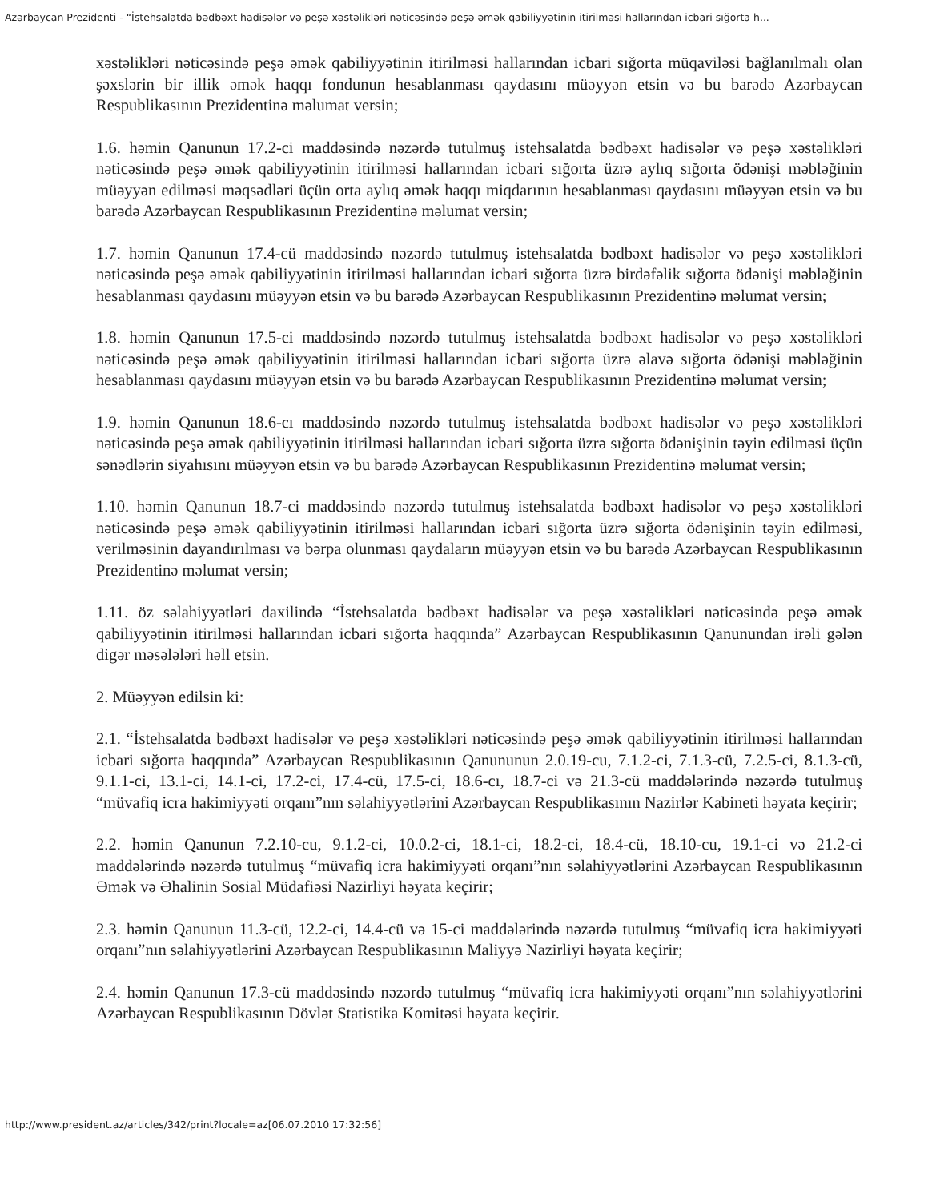Azərbaycan Prezidenti - “İstehsalatda bədbəxt hadisələr və peşə xəstəlikləri nəticəsində peşə əmək qabiliyyətinin itirilməsi hallarından icbari sığorta h...
xəstəlikləri nəticəsində peşə əmək qabiliyyətinin itirilməsi hallarından icbari sığorta müqaviləsi bağlanılmalı olan şəxslərin bir illik əmək haqqı fondunun hesablanması qaydasını müəyyən etsin və bu barədə Azərbaycan Respublikasının Prezidentinə məlumat versin;
1.6. həmin Qanunun 17.2-ci maddəsində nəzərdə tutulmuş istehsalatda bədbəxt hadisələr və peşə xəstəlikləri nəticəsində peşə əmək qabiliyyətinin itirilməsi hallarından icbari sığorta üzrə aylıq sığorta ödənişi məbləğinin müəyyən edilməsi məqsədləri üçün orta aylıq əmək haqqı miqdarının hesablanması qaydasını müəyyən etsin və bu barədə Azərbaycan Respublikasının Prezidentinə məlumat versin;
1.7. həmin Qanunun 17.4-cü maddəsində nəzərdə tutulmuş istehsalatda bədbəxt hadisələr və peşə xəstəlikləri nəticəsində peşə əmək qabiliyyətinin itirilməsi hallarından icbari sığorta üzrə birdəfəlik sığorta ödənişi məbləğinin hesablanması qaydasını müəyyən etsin və bu barədə Azərbaycan Respublikasının Prezidentinə məlumat versin;
1.8. həmin Qanunun 17.5-ci maddəsində nəzərdə tutulmuş istehsalatda bədbəxt hadisələr və peşə xəstəlikləri nəticəsində peşə əmək qabiliyyətinin itirilməsi hallarından icbari sığorta üzrə əlavə sığorta ödənişi məbləğinin hesablanması qaydasını müəyyən etsin və bu barədə Azərbaycan Respublikasının Prezidentinə məlumat versin;
1.9. həmin Qanunun 18.6-cı maddəsində nəzərdə tutulmuş istehsalatda bədbəxt hadisələr və peşə xəstəlikləri nəticəsində peşə əmək qabiliyyətinin itirilməsi hallarından icbari sığorta üzrə sığorta ödənişinin təyin edilməsi üçün sənədlərin siyahısını müəyyən etsin və bu barədə Azərbaycan Respublikasının Prezidentinə məlumat versin;
1.10. həmin Qanunun 18.7-ci maddəsində nəzərdə tutulmuş istehsalatda bədbəxt hadisələr və peşə xəstəlikləri nəticəsində peşə əmək qabiliyyətinin itirilməsi hallarından icbari sığorta üzrə sığorta ödənişinin təyin edilməsi, verilməsinin dayandırılması və bərpa olunması qaydaların müəyyən etsin və bu barədə Azərbaycan Respublikasının Prezidentinə məlumat versin;
1.11. öz səlahiyyətləri daxilində “İstehsalatda bədbəxt hadisələr və peşə xəstəlikləri nəticəsində peşə əmək qabiliyyətinin itirilməsi hallarından icbari sığorta haqqında” Azərbaycan Respublikasının Qanunundan irəli gələn digər məsələləri həll etsin.
2. Müəyyən edilsin ki:
2.1. “İstehsalatda bədbəxt hadisələr və peşə xəstəlikləri nəticəsində peşə əmək qabiliyyətinin itirilməsi hallarından icbari sığorta haqqında” Azərbaycan Respublikasının Qanununun 2.0.19-cu, 7.1.2-ci, 7.1.3-cü, 7.2.5-ci, 8.1.3-cü, 9.1.1-ci, 13.1-ci, 14.1-ci, 17.2-ci, 17.4-cü, 17.5-ci, 18.6-cı, 18.7-ci və 21.3-cü maddələrində nəzərdə tutulmuş “müvafiq icra hakimiyyəti orqanı”nın səlahiyyətlərini Azərbaycan Respublikasının Nazirlər Kabineti həyata keçirir;
2.2. həmin Qanunun 7.2.10-cu, 9.1.2-ci, 10.0.2-ci, 18.1-ci, 18.2-ci, 18.4-cü, 18.10-cu, 19.1-ci və 21.2-ci maddələrində nəzərdə tutulmuş “müvafiq icra hakimiyyəti orqanı”nın səlahiyyətlərini Azərbaycan Respublikasının Əmək və Əhalinin Sosial Müdafiəsi Nazirliyi həyata keçirir;
2.3. həmin Qanunun 11.3-cü, 12.2-ci, 14.4-cü və 15-ci maddələrində nəzərdə tutulmuş “müvafiq icra hakimiyyəti orqanı”nın səlahiyyətlərini Azərbaycan Respublikasının Maliyyə Nazirliyi həyata keçirir;
2.4. həmin Qanunun 17.3-cü maddəsində nəzərdə tutulmuş “müvafiq icra hakimiyyəti orqanı”nın səlahiyyətlərini Azərbaycan Respublikasının Dövlət Statistika Komitəsi həyata keçirir.
http://www.president.az/articles/342/print?locale=az[06.07.2010 17:32:56]